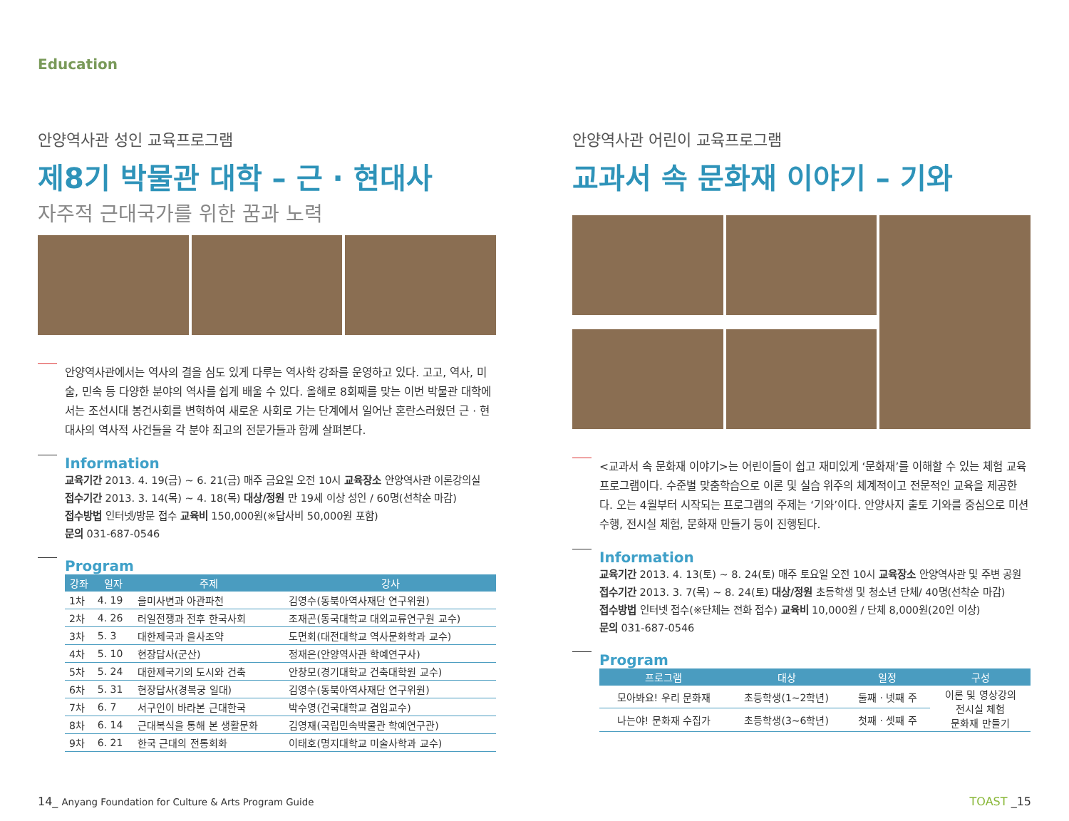Education
안양역사관 성인 교육프로그램
제8기 박물관 대학 – 근 · 현대사
자주적 근대국가를 위한 꿈과 노력
안양역사관에서는 역사의 결을 심도 있게 다루는 역사학 강좌를 운영하고 있다. 고고, 역사, 미술, 민속 등 다양한 분야의 역사를 쉽게 배울 수 있다. 올해로 8회째를 맞는 이번 박물관 대학에서는 조선시대 봉건사회를 변혁하여 새로운 사회로 가는 단계에서 일어난 혼란스러웠던 근 · 현대사의 역사적 사건들을 각 분야 최고의 전문가들과 함께 살펴본다.
Information
교육기간 2013. 4. 19(금) ~ 6. 21(금) 매주 금요일 오전 10시 교육장소 안양역사관 이론강의실
접수기간 2013. 3. 14(목) ~ 4. 18(목) 대상/정원 만 19세 이상 성인 / 60명(선착순 마감)
접수방법 인터넷/방문 접수 교육비 150,000원(※답사비 50,000원 포함)
문의 031-687-0546
Program
| 강좌 | 일자 | 주제 | 강사 |
| --- | --- | --- | --- |
| 1차 | 4. 19 | 을미사변과 아관파천 | 김영수(동북아역사재단 연구위원) |
| 2차 | 4. 26 | 러일전쟁과 전후 한국사회 | 조재곤(동국대학교 대외교류연구원 교수) |
| 3차 | 5. 3 | 대한제국과 을사조약 | 도면회(대전대학교 역사문화학과 교수) |
| 4차 | 5. 10 | 현장답사(군산) | 정재은(안양역사관 학예연구사) |
| 5차 | 5. 24 | 대한제국기의 도시와 건축 | 안창모(경기대학교 건축대학원 교수) |
| 6차 | 5. 31 | 현장답사(경복궁 일대) | 김영수(동북아역사재단 연구위원) |
| 7차 | 6. 7 | 서구인이 바라본 근대한국 | 박수영(건국대학교 겸임교수) |
| 8차 | 6. 14 | 근대복식을 통해 본 생활문화 | 김영재(국립민속박물관 학예연구관) |
| 9차 | 6. 21 | 한국 근대의 전통회화 | 이태호(명지대학교 미술사학과 교수) |
안양역사관 어린이 교육프로그램
교과서 속 문화재 이야기 – 기와
<교과서 속 문화재 이야기>는 어린이들이 쉽고 재미있게 ‘문화재’를 이해할 수 있는 체험 교육 프로그램이다. 수준별 맞춤학습으로 이론 및 실습 위주의 체계적이고 전문적인 교육을 제공한다. 오는 4월부터 시작되는 프로그램의 주제는 ‘기와’이다. 안양사지 출토 기와를 중심으로 미션 수행, 전시실 체험, 문화재 만들기 등이 진행된다.
Information
교육기간 2013. 4. 13(토) ~ 8. 24(토) 매주 토요일 오전 10시 교육장소 안양역사관 및 주변 공원
접수기간 2013. 3. 7(목) ~ 8. 24(토) 대상/정원 초등학생 및 청소년 단체/ 40명(선착순 마감)
접수방법 인터넷 접수(※단체는 전화 접수) 교육비 10,000원 / 단체 8,000원(20인 이상)
문의 031-687-0546
Program
| 프로그램 | 대상 | 일정 | 구성 |
| --- | --- | --- | --- |
| 모아봐요! 우리 문화재 | 초등학생(1~2학년) | 둘째 · 넷째 주 | 이론 및 영상강의 전시실 체험 문화재 만들기 |
| 나는야! 문화재 수집가 | 초등학생(3~6학년) | 첫째 · 셋째 주 | |
14_ Anyang Foundation for Culture & Arts Program Guide TOAST _15